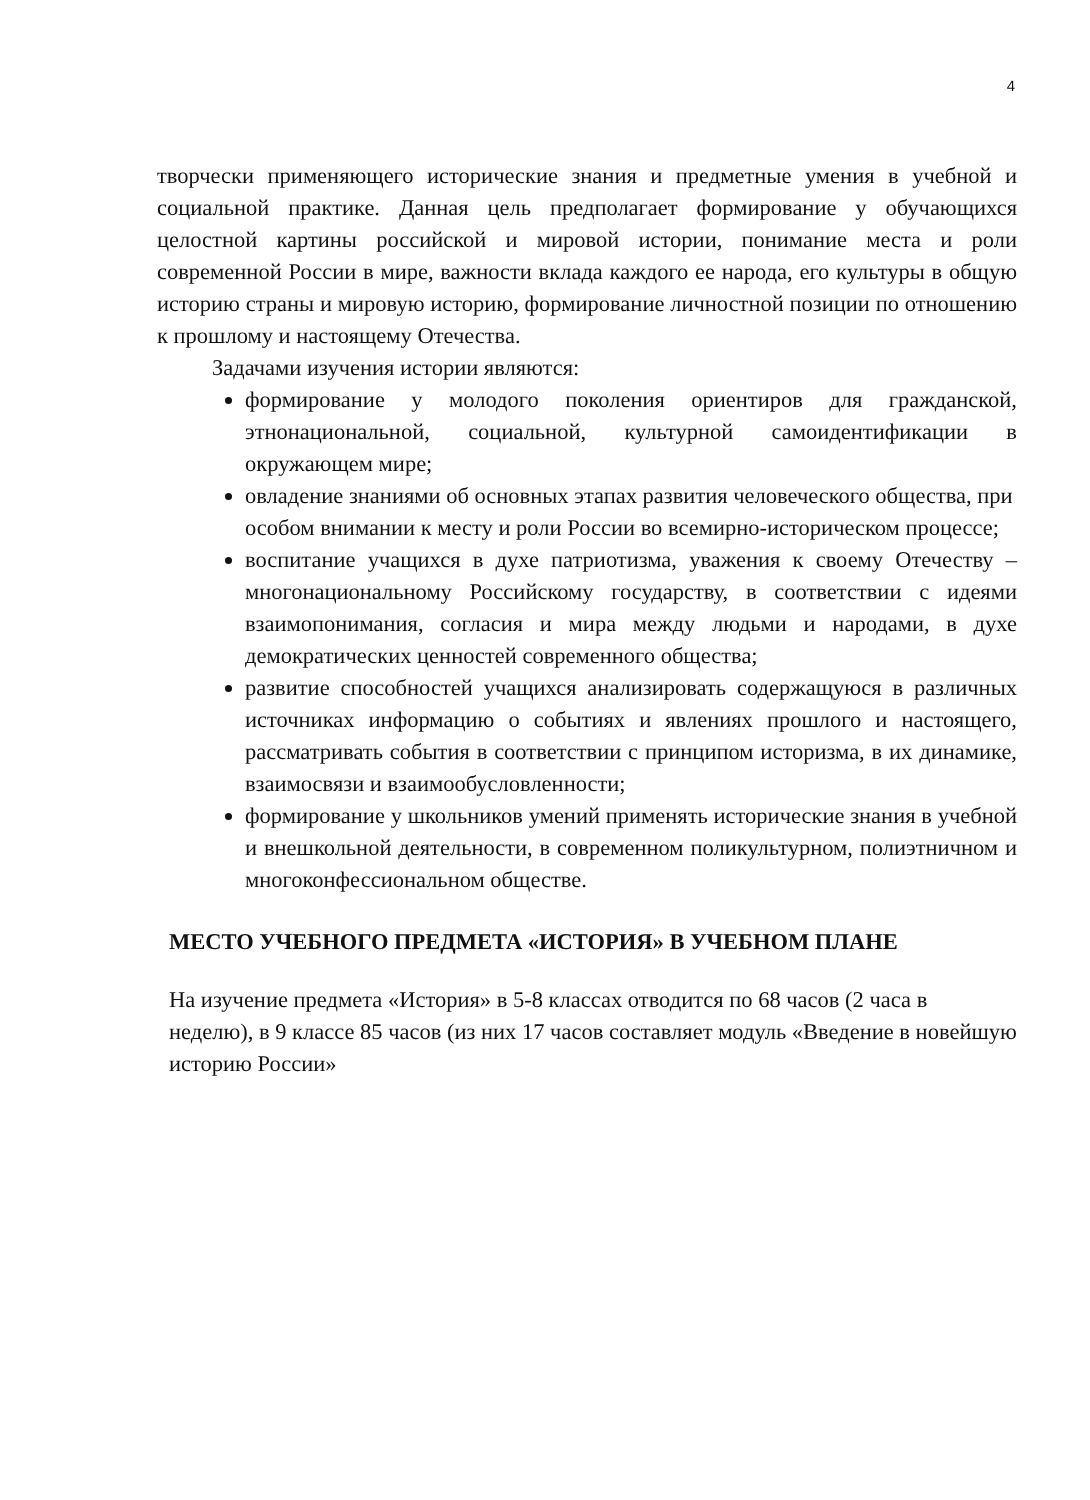4
творчески применяющего исторические знания и предметные умения в учебной и социальной практике. Данная цель предполагает формирование у обучающихся целостной картины российской и мировой истории, понимание места и роли современной России в мире, важности вклада каждого ее народа, его культуры в общую историю страны и мировую историю, формирование личностной позиции по отношению к прошлому и настоящему Отечества.
Задачами изучения истории являются:
формирование у молодого поколения ориентиров для гражданской, этнонациональной, социальной, культурной самоидентификации в окружающем мире;
овладение знаниями об основных этапах развития человеческого общества, при особом внимании к месту и роли России во всемирно-историческом процессе;
воспитание учащихся в духе патриотизма, уважения к своему Отечеству – многонациональному Российскому государству, в соответствии с идеями взаимопонимания, согласия и мира между людьми и народами, в духе демократических ценностей современного общества;
развитие способностей учащихся анализировать содержащуюся в различных источниках информацию о событиях и явлениях прошлого и настоящего, рассматривать события в соответствии с принципом историзма, в их динамике, взаимосвязи и взаимообусловленности;
формирование у школьников умений применять исторические знания в учебной и внешкольной деятельности, в современном поликультурном, полиэтничном и многоконфессиональном обществе.
МЕСТО УЧЕБНОГО ПРЕДМЕТА «ИСТОРИЯ» В УЧЕБНОМ ПЛАНЕ
На изучение предмета «История» в 5-8 классах отводится по 68 часов (2 часа в неделю), в 9 классе 85 часов (из них 17 часов составляет модуль «Введение в новейшую историю России»